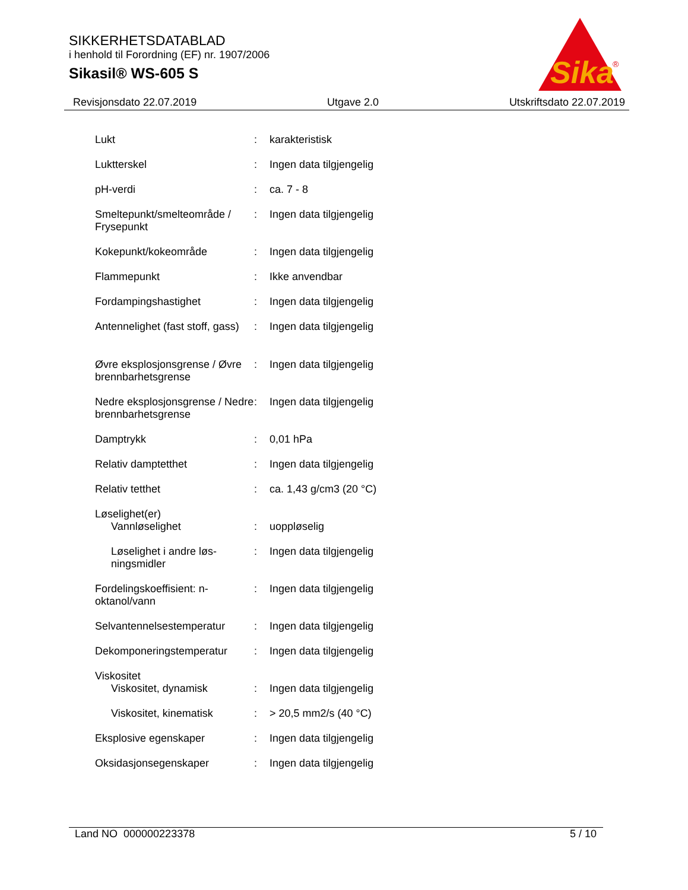SIKKERHETSDATABLAD
i henhold til Forordning (EF) nr. 1907/2006
Sikasil® WS-605 S
Sika
®
Revisjonsdato 22.07.2019 Utgave 2.0 Utskriftsdato 22.07.2019
| Lukt | : | karakteristisk |
| Luktterskel | : | Ingen data tilgjengelig |
| pH-verdi | : | ca. 7 - 8 |
| Smeltepunkt/smelteområde / Frysepunkt | : | Ingen data tilgjengelig |
| Kokepunkt/kokeområde | : | Ingen data tilgjengelig |
| Flammepunkt | : | Ikke anvendbar |
| Fordampingshastighet | : | Ingen data tilgjengelig |
| Antennelighet (fast stoff, gass) | : | Ingen data tilgjengelig |
| Øvre eksplosjonsgrense / Øvre brennbarhetsgrense | : | Ingen data tilgjengelig |
| Nedre eksplosjonsgrense / Nedre brennbarhetsgrense | : | Ingen data tilgjengelig |
| Damptrykk | : | 0,01 hPa |
| Relativ damptetthet | : | Ingen data tilgjengelig |
| Relativ tetthet | : | ca. 1,43 g/cm3 (20 °C) |
| Løselighet(er) Vannløselighet | : | uoppløselig |
| Løselighet i andre løs-ningsmidler | : | Ingen data tilgjengelig |
| Fordelingskoeffisient: n-oktanol/vann | : | Ingen data tilgjengelig |
| Selvantennelsestemperatur | : | Ingen data tilgjengelig |
| Dekomponeringstemperatur | : | Ingen data tilgjengelig |
| Viskositet Viskositet, dynamisk | : | Ingen data tilgjengelig |
| Viskositet, kinematisk | : | > 20,5 mm2/s (40 °C) |
| Eksplosive egenskaper | : | Ingen data tilgjengelig |
| Oksidasjonsegenskaper | : | Ingen data tilgjengelig |
Land NO 000000223378 5 / 10